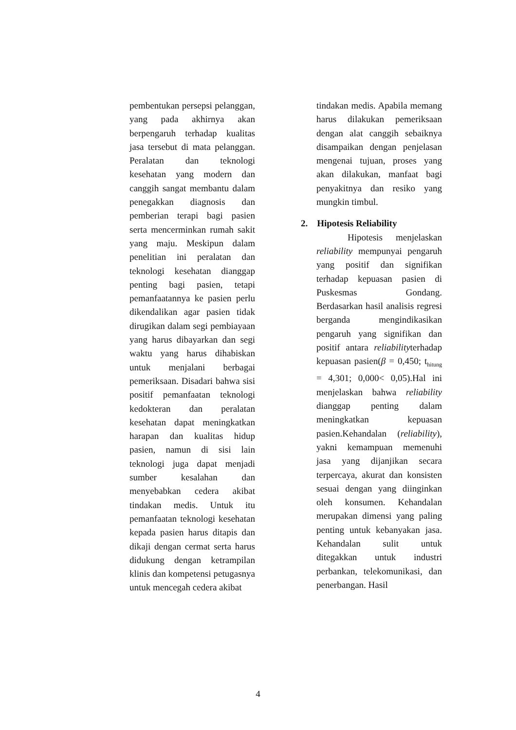pembentukan persepsi pelanggan, yang pada akhirnya akan berpengaruh terhadap kualitas jasa tersebut di mata pelanggan. Peralatan dan teknologi kesehatan yang modern dan canggih sangat membantu dalam penegakkan diagnosis dan pemberian terapi bagi pasien serta mencerminkan rumah sakit yang maju. Meskipun dalam penelitian ini peralatan dan teknologi kesehatan dianggap penting bagi pasien, tetapi pemanfaatannya ke pasien perlu dikendalikan agar pasien tidak dirugikan dalam segi pembiayaan yang harus dibayarkan dan segi waktu yang harus dihabiskan untuk menjalani berbagai pemeriksaan. Disadari bahwa sisi positif pemanfaatan teknologi kedokteran dan peralatan kesehatan dapat meningkatkan harapan dan kualitas hidup pasien, namun di sisi lain teknologi juga dapat menjadi sumber kesalahan dan menyebabkan cedera akibat tindakan medis. Untuk itu pemanfaatan teknologi kesehatan kepada pasien harus ditapis dan dikaji dengan cermat serta harus didukung dengan ketrampilan klinis dan kompetensi petugasnya untuk mencegah cedera akibat
tindakan medis. Apabila memang harus dilakukan pemeriksaan dengan alat canggih sebaiknya disampaikan dengan penjelasan mengenai tujuan, proses yang akan dilakukan, manfaat bagi penyakitnya dan resiko yang mungkin timbul.
2. Hipotesis Reliability
Hipotesis menjelaskan reliability mempunyai pengaruh yang positif dan signifikan terhadap kepuasan pasien di Puskesmas Gondang. Berdasarkan hasil analisis regresi berganda mengindikasikan pengaruh yang signifikan dan positif antara reliabilityterhadap kepuasan pasien(β = 0,450; t<sub>hitung</sub> = 4,301; 0,000< 0,05).Hal ini menjelaskan bahwa reliability dianggap penting dalam meningkatkan kepuasan pasien.Kehandalan (reliability), yakni kemampuan memenuhi jasa yang dijanjikan secara terpercaya, akurat dan konsisten sesuai dengan yang diinginkan oleh konsumen. Kehandalan merupakan dimensi yang paling penting untuk kebanyakan jasa. Kehandalan sulit untuk ditegakkan untuk industri perbankan, telekomunikasi, dan penerbangan. Hasil
4